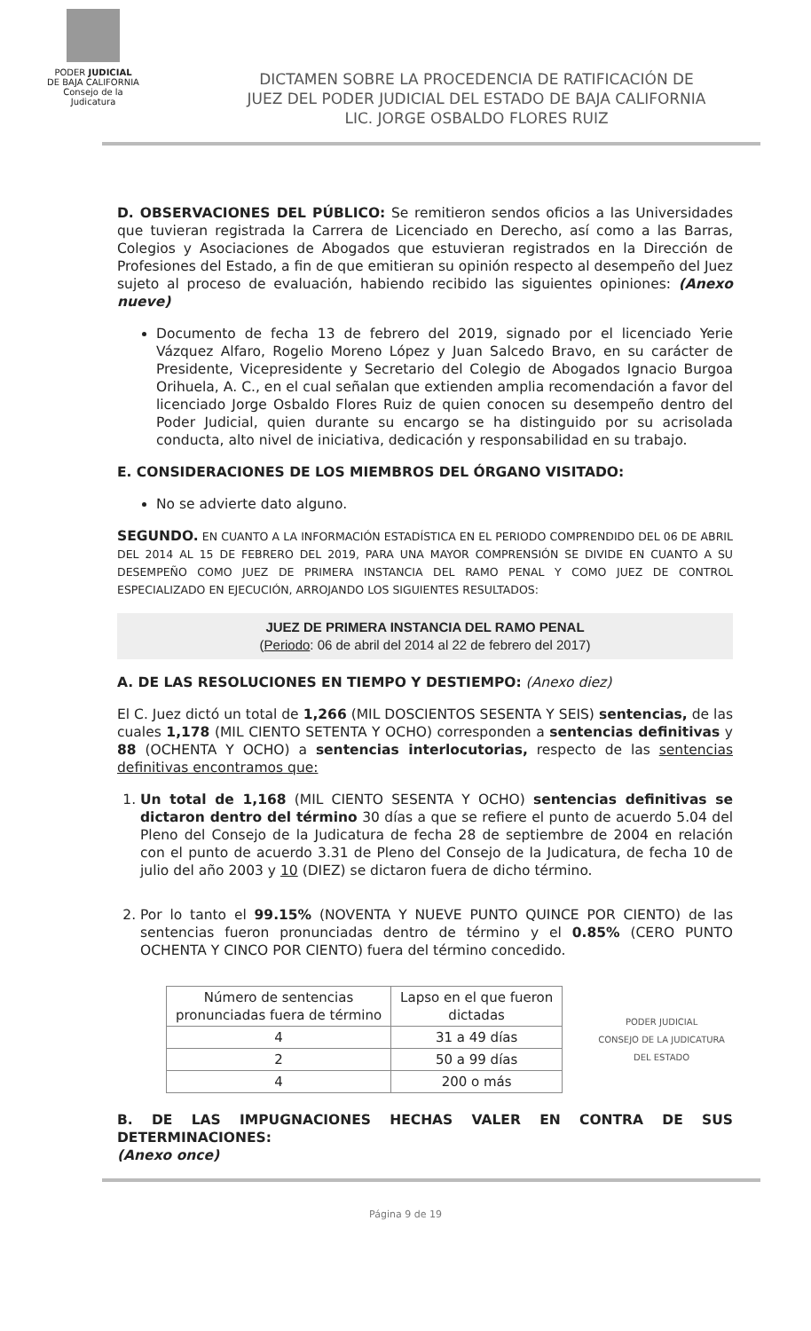PODER JUDICIAL
DE BAJA CALIFORNIA
Consejo de la Judicatura
DICTAMEN SOBRE LA PROCEDENCIA DE RATIFICACIÓN DE
JUEZ DEL PODER JUDICIAL DEL ESTADO DE BAJA CALIFORNIA
LIC. JORGE OSBALDO FLORES RUIZ
D. OBSERVACIONES DEL PÚBLICO: Se remitieron sendos oficios a las Universidades que tuvieran registrada la Carrera de Licenciado en Derecho, así como a las Barras, Colegios y Asociaciones de Abogados que estuvieran registrados en la Dirección de Profesiones del Estado, a fin de que emitieran su opinión respecto al desempeño del Juez sujeto al proceso de evaluación, habiendo recibido las siguientes opiniones: (Anexo nueve)
Documento de fecha 13 de febrero del 2019, signado por el licenciado Yerie Vázquez Alfaro, Rogelio Moreno López y Juan Salcedo Bravo, en su carácter de Presidente, Vicepresidente y Secretario del Colegio de Abogados Ignacio Burgoa Orihuela, A. C., en el cual señalan que extienden amplia recomendación a favor del licenciado Jorge Osbaldo Flores Ruiz de quien conocen su desempeño dentro del Poder Judicial, quien durante su encargo se ha distinguido por su acrisolada conducta, alto nivel de iniciativa, dedicación y responsabilidad en su trabajo.
E. CONSIDERACIONES DE LOS MIEMBROS DEL ÓRGANO VISITADO:
No se advierte dato alguno.
SEGUNDO. EN CUANTO A LA INFORMACIÓN ESTADÍSTICA EN EL PERIODO COMPRENDIDO DEL 06 DE ABRIL DEL 2014 AL 15 DE FEBRERO DEL 2019, PARA UNA MAYOR COMPRENSIÓN SE DIVIDE EN CUANTO A SU DESEMPEÑO COMO JUEZ DE PRIMERA INSTANCIA DEL RAMO PENAL Y COMO JUEZ DE CONTROL ESPECIALIZADO EN EJECUCIÓN, ARROJANDO LOS SIGUIENTES RESULTADOS:
JUEZ DE PRIMERA INSTANCIA DEL RAMO PENAL
(Periodo: 06 de abril del 2014 al 22 de febrero del 2017)
A. DE LAS RESOLUCIONES EN TIEMPO Y DESTIEMPO: (Anexo diez)
El C. Juez dictó un total de 1,266 (MIL DOSCIENTOS SESENTA Y SEIS) sentencias, de las cuales 1,178 (MIL CIENTO SETENTA Y OCHO) corresponden a sentencias definitivas y 88 (OCHENTA Y OCHO) a sentencias interlocutorias, respecto de las sentencias definitivas encontramos que:
1. Un total de 1,168 (MIL CIENTO SESENTA Y OCHO) sentencias definitivas se dictaron dentro del término 30 días a que se refiere el punto de acuerdo 5.04 del Pleno del Consejo de la Judicatura de fecha 28 de septiembre de 2004 en relación con el punto de acuerdo 3.31 de Pleno del Consejo de la Judicatura, de fecha 10 de julio del año 2003 y 10 (DIEZ) se dictaron fuera de dicho término.
2. Por lo tanto el 99.15% (NOVENTA Y NUEVE PUNTO QUINCE POR CIENTO) de las sentencias fueron pronunciadas dentro de término y el 0.85% (CERO PUNTO OCHENTA Y CINCO POR CIENTO) fuera del término concedido.
| Número de sentencias pronunciadas fuera de término | Lapso en el que fueron dictadas |
| --- | --- |
| 4 | 31 a 49 días |
| 2 | 50 a 99 días |
| 4 | 200 o más |
PODER JUDICIAL
CONSEJO DE LA JUDICATURA
DEL ESTADO
B. DE LAS IMPUGNACIONES HECHAS VALER EN CONTRA DE SUS DETERMINACIONES:
(Anexo once)
Página 9 de 19